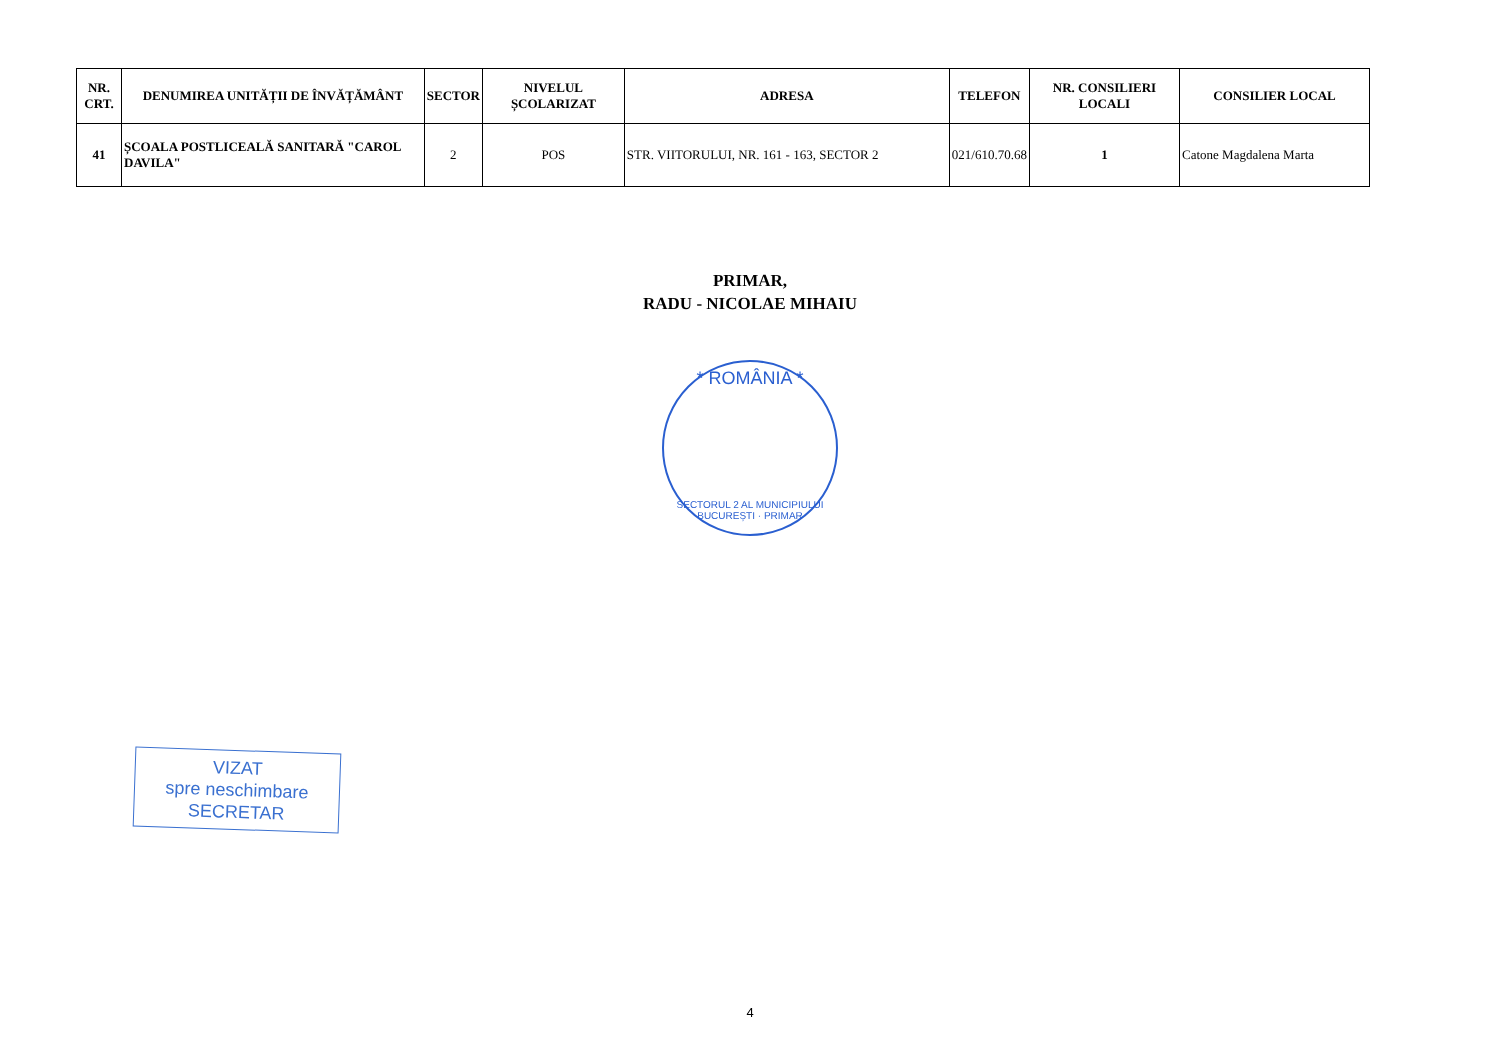| NR. CRT. | DENUMIREA UNITĂȚII DE ÎNVĂȚĂMÂNT | SECTOR | NIVELUL ȘCOLARIZAT | ADRESA | TELEFON | NR. CONSILIERI LOCALI | CONSILIER LOCAL |
| --- | --- | --- | --- | --- | --- | --- | --- |
| 41 | ȘCOALA POSTLICEALĂ SANITARĂ "CAROL DAVILA" | 2 | POS | STR. VIITORULUI, NR. 161 - 163, SECTOR 2 | 021/610.70.68 | 1 | Catone Magdalena Marta |
PRIMAR,
RADU - NICOLAE MIHAIU
* ROMÂNIA *
SECTORUL 2 AL MUNICIPIULUI BUCUREȘTI · PRIMAR
VIZAT
spre neschimbare
SECRETAR
4